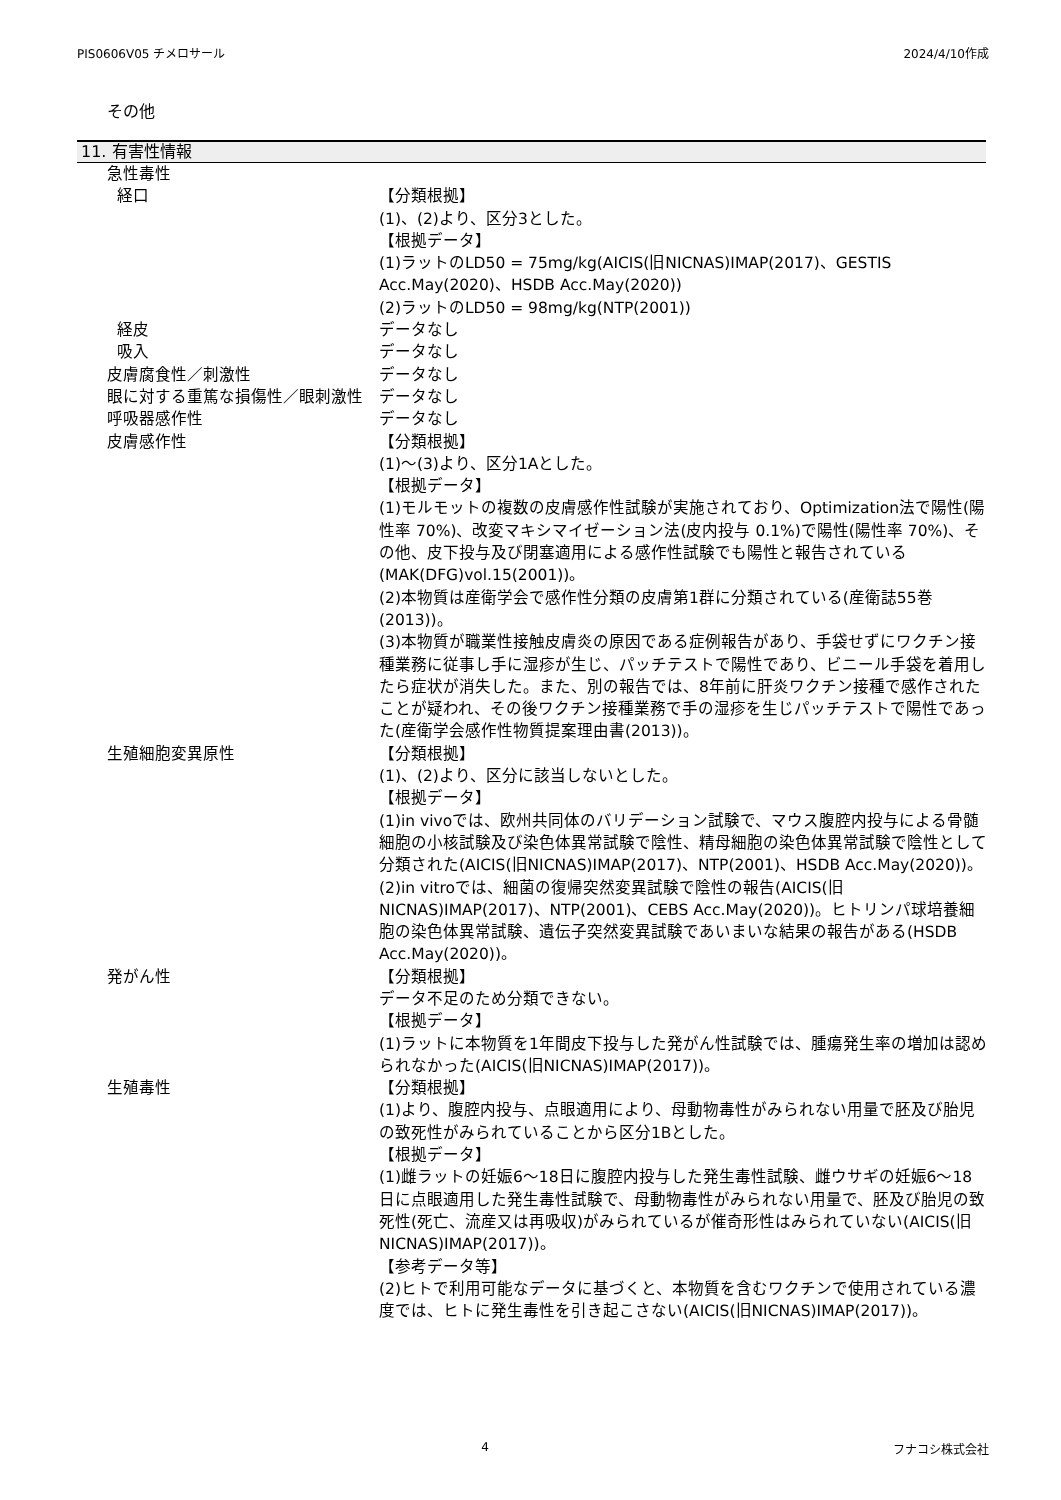PIS0606V05 チメロサール 2024/4/10作成
その他
11. 有害性情報
急性毒性
経口 【分類根拠】
(1)、(2)より、区分3とした。
【根拠データ】
(1)ラットのLD50 = 75mg/kg(AICIS(旧NICNAS)IMAP(2017)、GESTIS Acc.May(2020)、HSDB Acc.May(2020))
(2)ラットのLD50 = 98mg/kg(NTP(2001))
経皮 データなし
吸入 データなし
皮膚腐食性／刺激性 データなし
眼に対する重篤な損傷性／眼刺激性 データなし
呼吸器感作性 データなし
皮膚感作性 【分類根拠】
(1)～(3)より、区分1Aとした。
【根拠データ】
(1)モルモットの複数の皮膚感作性試験が実施されており、Optimization法で陽性(陽性率 70%)、改変マキシマイゼーション法(皮内投与 0.1%)で陽性(陽性率 70%)、その他、皮下投与及び閉塞適用による感作性試験でも陽性と報告されている(MAK(DFG)vol.15(2001))。
(2)本物質は産衛学会で感作性分類の皮膚第1群に分類されている(産衛誌55巻(2013))。
(3)本物質が職業性接触皮膚炎の原因である症例報告があり、手袋せずにワクチン接種業務に従事し手に湿疹が生じ、パッチテストで陽性であり、ビニール手袋を着用したら症状が消失した。また、別の報告では、8年前に肝炎ワクチン接種で感作されたことが疑われ、その後ワクチン接種業務で手の湿疹を生じパッチテストで陽性であった(産衛学会感作性物質提案理由書(2013))。
生殖細胞変異原性 【分類根拠】
(1)、(2)より、区分に該当しないとした。
【根拠データ】
(1)in vivoでは、欧州共同体のバリデーション試験で、マウス腹腔内投与による骨髄細胞の小核試験及び染色体異常試験で陰性、精母細胞の染色体異常試験で陰性として分類された(AICIS(旧NICNAS)IMAP(2017)、NTP(2001)、HSDB Acc.May(2020))。
(2)in vitroでは、細菌の復帰突然変異試験で陰性の報告(AICIS(旧NICNAS)IMAP(2017)、NTP(2001)、CEBS Acc.May(2020))。ヒトリンパ球培養細胞の染色体異常試験、遺伝子突然変異試験であいまいな結果の報告がある(HSDB Acc.May(2020))。
発がん性 【分類根拠】
データ不足のため分類できない。
【根拠データ】
(1)ラットに本物質を1年間皮下投与した発がん性試験では、腫瘍発生率の増加は認められなかった(AICIS(旧NICNAS)IMAP(2017))。
生殖毒性 【分類根拠】
(1)より、腹腔内投与、点眼適用により、母動物毒性がみられない用量で胚及び胎児の致死性がみられていることから区分1Bとした。
【根拠データ】
(1)雌ラットの妊娠6～18日に腹腔内投与した発生毒性試験、雌ウサギの妊娠6～18日に点眼適用した発生毒性試験で、母動物毒性がみられない用量で、胚及び胎児の致死性(死亡、流産又は再吸収)がみられているが催奇形性はみられていない(AICIS(旧NICNAS)IMAP(2017))。
【参考データ等】
(2)ヒトで利用可能なデータに基づくと、本物質を含むワクチンで使用されている濃度では、ヒトに発生毒性を引き起こさない(AICIS(旧NICNAS)IMAP(2017))。
4 フナコシ株式会社